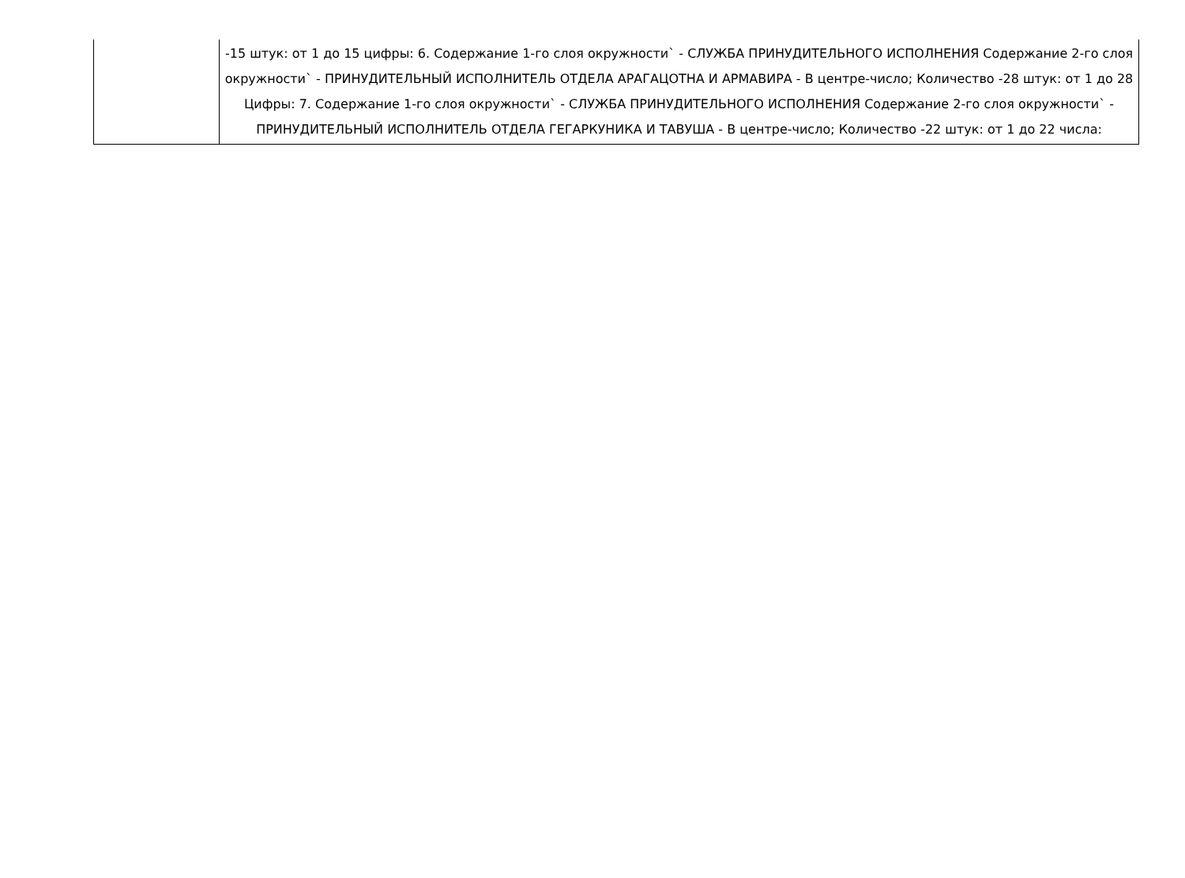| | -15 штук: от 1 до 15 цифры: 6. Содержание 1-го слоя окружности` - СЛУЖБА ПРИНУДИТЕЛЬНОГО ИСПОЛНЕНИЯ Содержание 2-го слоя окружности` - ПРИНУДИТЕЛЬНЫЙ ИСПОЛНИТЕЛЬ ОТДЕЛА АРАГАЦОТНА И АРМАВИРА - В центре-число; Количество -28 штук: от 1 до 28 Цифры: 7. Содержание 1-го слоя окружности` - СЛУЖБА ПРИНУДИТЕЛЬНОГО ИСПОЛНЕНИЯ Содержание 2-го слоя окружности` - ПРИНУДИТЕЛЬНЫЙ ИСПОЛНИТЕЛЬ ОТДЕЛА ГЕГАРКУНИКА И ТАВУША - В центре-число; Количество -22 штук: от 1 до 22 числа: |